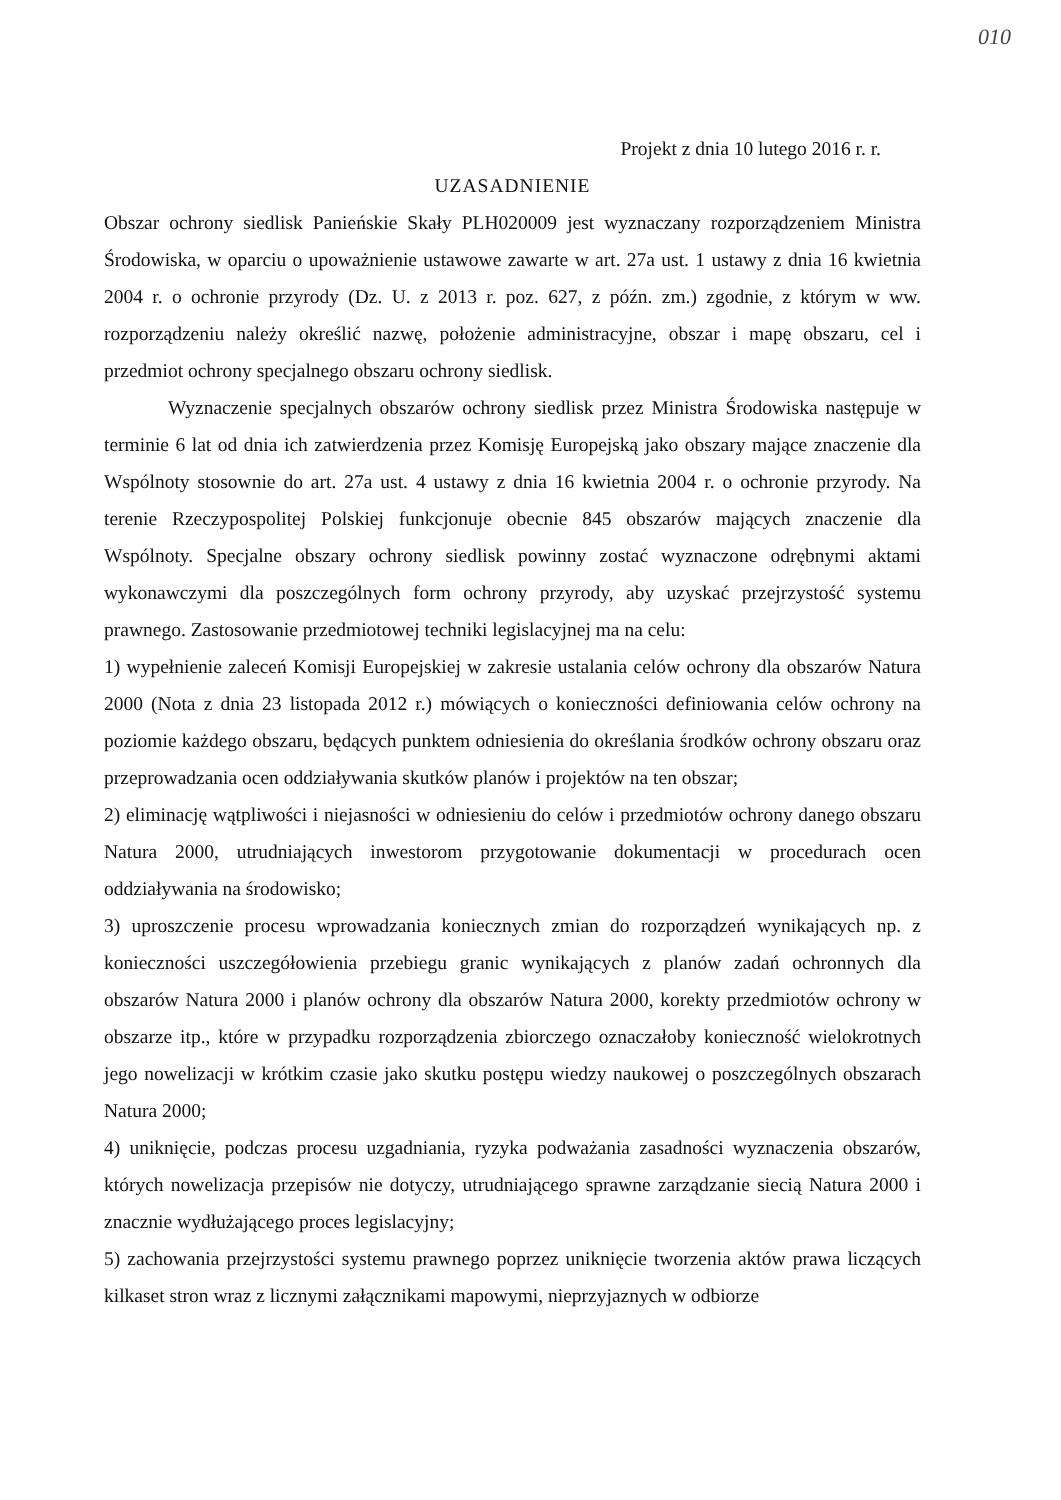010
Projekt z dnia 10 lutego 2016 r. r.
UZASADNIENIE
Obszar ochrony siedlisk Panieńskie Skały PLH020009 jest wyznaczany rozporządzeniem Ministra Środowiska, w oparciu o upoważnienie ustawowe zawarte w art. 27a ust. 1 ustawy z dnia 16 kwietnia 2004 r. o ochronie przyrody (Dz. U. z 2013 r. poz. 627, z późn. zm.) zgodnie, z którym w ww. rozporządzeniu należy określić nazwę, położenie administracyjne, obszar i mapę obszaru, cel i przedmiot ochrony specjalnego obszaru ochrony siedlisk.
Wyznaczenie specjalnych obszarów ochrony siedlisk przez Ministra Środowiska następuje w terminie 6 lat od dnia ich zatwierdzenia przez Komisję Europejską jako obszary mające znaczenie dla Wspólnoty stosownie do art. 27a ust. 4 ustawy z dnia 16 kwietnia 2004 r. o ochronie przyrody. Na terenie Rzeczypospolitej Polskiej funkcjonuje obecnie 845 obszarów mających znaczenie dla Wspólnoty. Specjalne obszary ochrony siedlisk powinny zostać wyznaczone odrębnymi aktami wykonawczymi dla poszczególnych form ochrony przyrody, aby uzyskać przejrzystość systemu prawnego. Zastosowanie przedmiotowej techniki legislacyjnej ma na celu:
1) wypełnienie zaleceń Komisji Europejskiej w zakresie ustalania celów ochrony dla obszarów Natura 2000 (Nota z dnia 23 listopada 2012 r.) mówiących o konieczności definiowania celów ochrony na poziomie każdego obszaru, będących punktem odniesienia do określania środków ochrony obszaru oraz przeprowadzania ocen oddziaływania skutków planów i projektów na ten obszar;
2) eliminację wątpliwości i niejasności w odniesieniu do celów i przedmiotów ochrony danego obszaru Natura 2000, utrudniających inwestorom przygotowanie dokumentacji w procedurach ocen oddziaływania na środowisko;
3) uproszczenie procesu wprowadzania koniecznych zmian do rozporządzeń wynikających np. z konieczności uszczegółowienia przebiegu granic wynikających z planów zadań ochronnych dla obszarów Natura 2000 i planów ochrony dla obszarów Natura 2000, korekty przedmiotów ochrony w obszarze itp., które w przypadku rozporządzenia zbiorczego oznaczałoby konieczność wielokrotnych jego nowelizacji w krótkim czasie jako skutku postępu wiedzy naukowej o poszczególnych obszarach Natura 2000;
4) uniknięcie, podczas procesu uzgadniania, ryzyka podważania zasadności wyznaczenia obszarów, których nowelizacja przepisów nie dotyczy, utrudniającego sprawne zarządzanie siecią Natura 2000 i znacznie wydłużającego proces legislacyjny;
5) zachowania przejrzystości systemu prawnego poprzez uniknięcie tworzenia aktów prawa liczących kilkaset stron wraz z licznymi załącznikami mapowymi, nieprzyjaznych w odbiorze